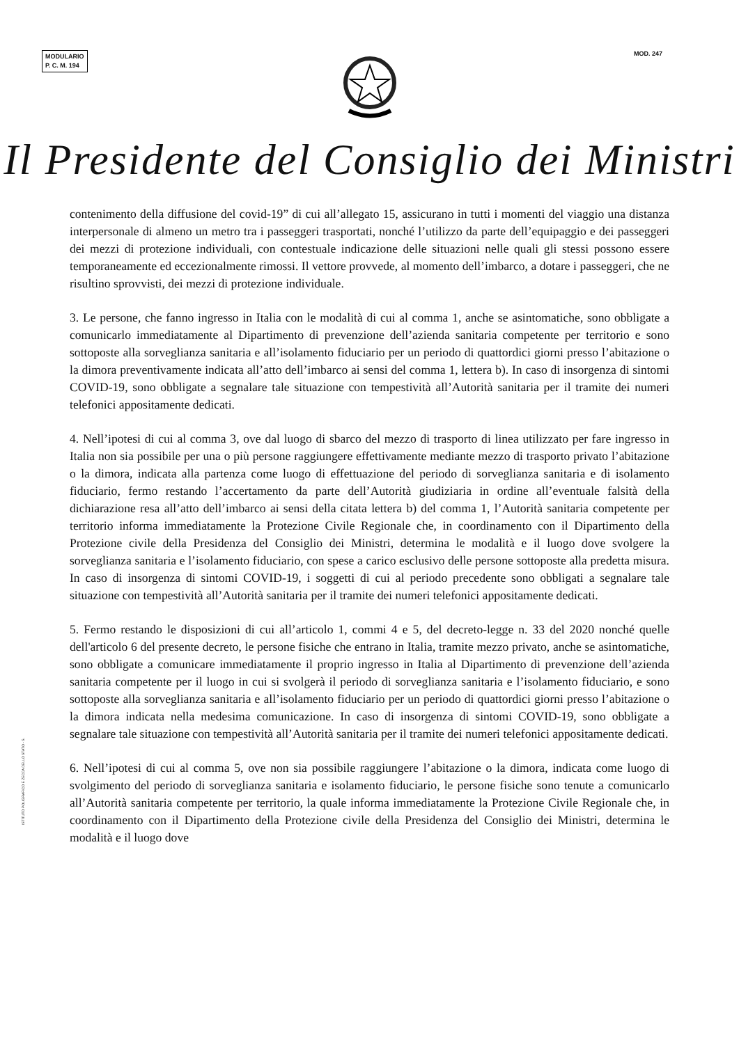MODULARIO
P. C. M. 194
MOD. 247
Il Presidente del Consiglio dei Ministri
contenimento della diffusione del covid-19” di cui all’allegato 15, assicurano in tutti i momenti del viaggio una distanza interpersonale di almeno un metro tra i passeggeri trasportati, nonché l’utilizzo da parte dell’equipaggio e dei passeggeri dei mezzi di protezione individuali, con contestuale indicazione delle situazioni nelle quali gli stessi possono essere temporaneamente ed eccezionalmente rimossi. Il vettore provvede, al momento dell’imbarco, a dotare i passeggeri, che ne risultino sprovvisti, dei mezzi di protezione individuale.
3. Le persone, che fanno ingresso in Italia con le modalità di cui al comma 1, anche se asintomatiche, sono obbligate a comunicarlo immediatamente al Dipartimento di prevenzione dell’azienda sanitaria competente per territorio e sono sottoposte alla sorveglianza sanitaria e all’isolamento fiduciario per un periodo di quattordici giorni presso l’abitazione o la dimora preventivamente indicata all’atto dell’imbarco ai sensi del comma 1, lettera b). In caso di insorgenza di sintomi COVID-19, sono obbligate a segnalare tale situazione con tempestività all’Autorità sanitaria per il tramite dei numeri telefonici appositamente dedicati.
4. Nell’ipotesi di cui al comma 3, ove dal luogo di sbarco del mezzo di trasporto di linea utilizzato per fare ingresso in Italia non sia possibile per una o più persone raggiungere effettivamente mediante mezzo di trasporto privato l’abitazione o la dimora, indicata alla partenza come luogo di effettuazione del periodo di sorveglianza sanitaria e di isolamento fiduciario, fermo restando l’accertamento da parte dell’Autorità giudiziaria in ordine all’eventuale falsità della dichiarazione resa all’atto dell’imbarco ai sensi della citata lettera b) del comma 1, l’Autorità sanitaria competente per territorio informa immediatamente la Protezione Civile Regionale che, in coordinamento con il Dipartimento della Protezione civile della Presidenza del Consiglio dei Ministri, determina le modalità e il luogo dove svolgere la sorveglianza sanitaria e l’isolamento fiduciario, con spese a carico esclusivo delle persone sottoposte alla predetta misura. In caso di insorgenza di sintomi COVID-19, i soggetti di cui al periodo precedente sono obbligati a segnalare tale situazione con tempestività all’Autorità sanitaria per il tramite dei numeri telefonici appositamente dedicati.
5. Fermo restando le disposizioni di cui all’articolo 1, commi 4 e 5, del decreto-legge n. 33 del 2020 nonché quelle dell'articolo 6 del presente decreto, le persone fisiche che entrano in Italia, tramite mezzo privato, anche se asintomatiche, sono obbligate a comunicare immediatamente il proprio ingresso in Italia al Dipartimento di prevenzione dell’azienda sanitaria competente per il luogo in cui si svolgerà il periodo di sorveglianza sanitaria e l’isolamento fiduciario, e sono sottoposte alla sorveglianza sanitaria e all’isolamento fiduciario per un periodo di quattordici giorni presso l’abitazione o la dimora indicata nella medesima comunicazione. In caso di insorgenza di sintomi COVID-19, sono obbligate a segnalare tale situazione con tempestività all’Autorità sanitaria per il tramite dei numeri telefonici appositamente dedicati.
6. Nell’ipotesi di cui al comma 5, ove non sia possibile raggiungere l’abitazione o la dimora, indicata come luogo di svolgimento del periodo di sorveglianza sanitaria e isolamento fiduciario, le persone fisiche sono tenute a comunicarlo all’Autorità sanitaria competente per territorio, la quale informa immediatamente la Protezione Civile Regionale che, in coordinamento con il Dipartimento della Protezione civile della Presidenza del Consiglio dei Ministri, determina le modalità e il luogo dove
ISTITUTO POLIGRAFICO E ZECCA DELLO STATO - S.